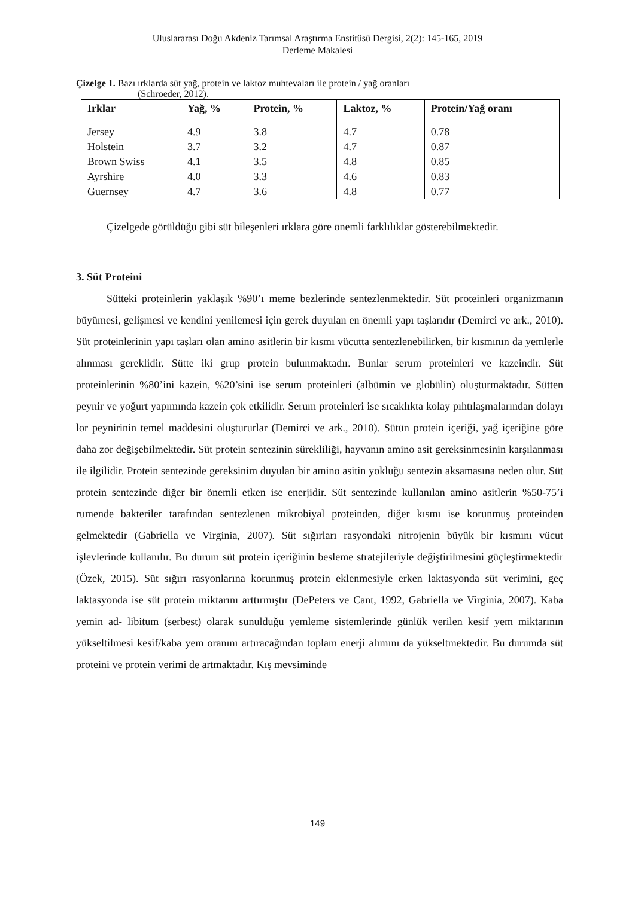Uluslararası Doğu Akdeniz Tarımsal Araştırma Enstitüsü Dergisi, 2(2): 145-165, 2019
Derleme Makalesi
Çizelge 1. Bazı ırklarda süt yağ, protein ve laktoz muhtevaları ile protein / yağ oranları
(Schroeder, 2012).
| Irklar | Yağ, % | Protein, % | Laktoz, % | Protein/Yağ oranı |
| --- | --- | --- | --- | --- |
| Jersey | 4.9 | 3.8 | 4.7 | 0.78 |
| Holstein | 3.7 | 3.2 | 4.7 | 0.87 |
| Brown Swiss | 4.1 | 3.5 | 4.8 | 0.85 |
| Ayrshire | 4.0 | 3.3 | 4.6 | 0.83 |
| Guernsey | 4.7 | 3.6 | 4.8 | 0.77 |
Çizelgede görüldüğü gibi süt bileşenleri ırklara göre önemli farklılıklar gösterebilmektedir.
3. Süt Proteini
Sütteki proteinlerin yaklaşık %90’ı meme bezlerinde sentezlenmektedir. Süt proteinleri organizmanın büyümesi, gelişmesi ve kendini yenilemesi için gerek duyulan en önemli yapı taşlarıdır (Demirci ve ark., 2010). Süt proteinlerinin yapı taşları olan amino asitlerin bir kısmı vücutta sentezlenebilirken, bir kısmının da yemlerle alınması gereklidir. Sütte iki grup protein bulunmaktadır. Bunlar serum proteinleri ve kazeindir. Süt proteinlerinin %80’ini kazein, %20’sini ise serum proteinleri (albümin ve globülin) oluşturmaktadır. Sütten peynir ve yoğurt yapımında kazein çok etkilidir. Serum proteinleri ise sıcaklıkta kolay pıhtılaşmalarından dolayı lor peynirinin temel maddesini oluştururlar (Demirci ve ark., 2010). Sütün protein içeriği, yağ içeriğine göre daha zor değişebilmektedir. Süt protein sentezinin sürekliliği, hayvanın amino asit gereksinmesinin karşılanması ile ilgilidir. Protein sentezinde gereksinim duyulan bir amino asitin yokluğu sentezin aksamasına neden olur. Süt protein sentezinde diğer bir önemli etken ise enerjidir. Süt sentezinde kullanılan amino asitlerin %50-75’i rumende bakteriler tarafından sentezlenen mikrobiyal proteinden, diğer kısmı ise korunmuş proteinden gelmektedir (Gabriella ve Virginia, 2007). Süt sığırları rasyondaki nitrojenin büyük bir kısmını vücut işlevlerinde kullanılır. Bu durum süt protein içeriğinin besleme stratejileriyle değiştirilmesini güçleştirmektedir (Özek, 2015). Süt sığırı rasyonlarına korunmuş protein eklenmesiyle erken laktasyonda süt verimini, geç laktasyonda ise süt protein miktarını arttırmıştır (DePeters ve Cant, 1992, Gabriella ve Virginia, 2007). Kaba yemin ad- libitum (serbest) olarak sunulduğu yemleme sistemlerinde günlük verilen kesif yem miktarının yükseltilmesi kesif/kaba yem oranını artıracağından toplam enerji alımını da yükseltmektedir. Bu durumda süt proteini ve protein verimi de artmaktadır. Kış mevsiminde
149